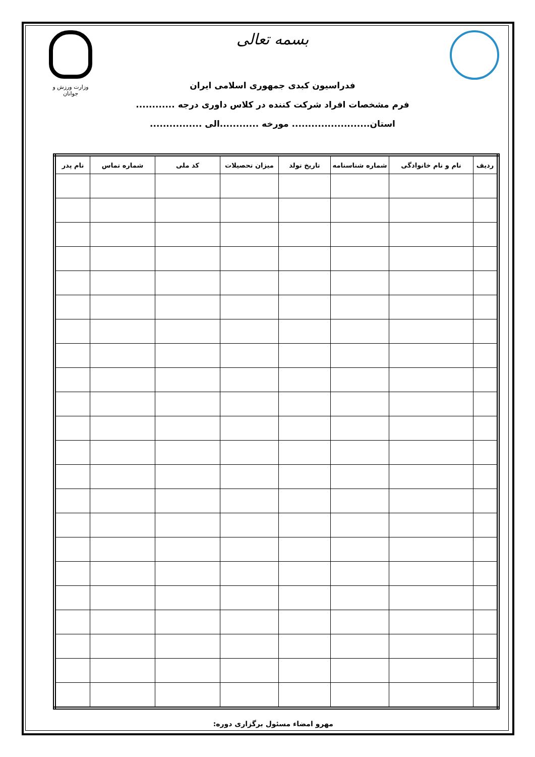بسمه تعالی
وزارت ورزش و جوانان
فدراسیون کبدی جمهوری اسلامی ایران
فرم مشخصات افراد شرکت کننده در کلاس داوری درجه ............
استان........................ مورخه ............الی ................
| ردیف | نام و نام خانوادگی | شماره شناسنامه | تاریخ تولد | میزان تحصیلات | کد ملی | شماره تماس | نام پدر |
| --- | --- | --- | --- | --- | --- | --- | --- |
مهرو امضاء مسئول برگزاری دوره: